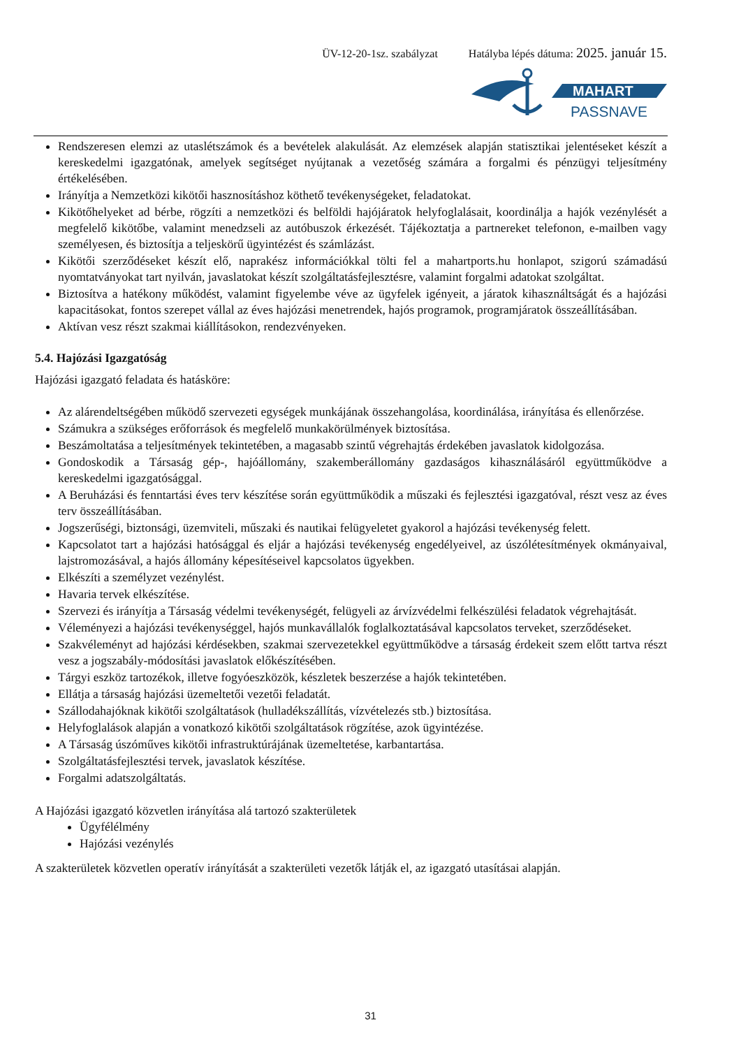ÜV-12-20-1sz. szabályzat Hatályba lépés dátuma: 2025. január 15.
MAHART
PASSNAVE
Rendszeresen elemzi az utaslétszámok és a bevételek alakulását. Az elemzések alapján statisztikai jelentéseket készít a kereskedelmi igazgatónak, amelyek segítséget nyújtanak a vezetőség számára a forgalmi és pénzügyi teljesítmény értékelésében.
Irányítja a Nemzetközi kikötői hasznosításhoz köthető tevékenységeket, feladatokat.
Kikötőhelyeket ad bérbe, rögzíti a nemzetközi és belföldi hajójáratok helyfoglalásait, koordinálja a hajók vezénylését a megfelelő kikötőbe, valamint menedzseli az autóbuszok érkezését. Tájékoztatja a partnereket telefonon, e-mailben vagy személyesen, és biztosítja a teljeskörű ügyintézést és számlázást.
Kikötői szerződéseket készít elő, naprakész információkkal tölti fel a mahartports.hu honlapot, szigorú számadású nyomtatványokat tart nyilván, javaslatokat készít szolgáltatásfejlesztésre, valamint forgalmi adatokat szolgáltat.
Biztosítva a hatékony működést, valamint figyelembe véve az ügyfelek igényeit, a járatok kihasználtságát és a hajózási kapacitásokat, fontos szerepet vállal az éves hajózási menetrendek, hajós programok, programjáratok összeállításában.
Aktívan vesz részt szakmai kiállításokon, rendezvényeken.
5.4. Hajózási Igazgatóság
Hajózási igazgató feladata és hatásköre:
Az alárendeltségében működő szervezeti egységek munkájának összehangolása, koordinálása, irányítása és ellenőrzése.
Számukra a szükséges erőforrások és megfelelő munkakörülmények biztosítása.
Beszámoltatása a teljesítmények tekintetében, a magasabb szintű végrehajtás érdekében javaslatok kidolgozása.
Gondoskodik a Társaság gép-, hajóállomány, szakemberállomány gazdaságos kihasználásáról együttműködve a kereskedelmi igazgatósággal.
A Beruházási és fenntartási éves terv készítése során együttműködik a műszaki és fejlesztési igazgatóval, részt vesz az éves terv összeállításában.
Jogszerűségi, biztonsági, üzemviteli, műszaki és nautikai felügyeletet gyakorol a hajózási tevékenység felett.
Kapcsolatot tart a hajózási hatósággal és eljár a hajózási tevékenység engedélyeivel, az úszólétesítmények okmányaival, lajstromozásával, a hajós állomány képesítéseivel kapcsolatos ügyekben.
Elkészíti a személyzet vezénylést.
Havaria tervek elkészítése.
Szervezi és irányítja a Társaság védelmi tevékenységét, felügyeli az árvízvédelmi felkészülési feladatok végrehajtását.
Véleményezi a hajózási tevékenységgel, hajós munkavállalók foglalkoztatásával kapcsolatos terveket, szerződéseket.
Szakvéleményt ad hajózási kérdésekben, szakmai szervezetekkel együttműködve a társaság érdekeit szem előtt tartva részt vesz a jogszabály-módosítási javaslatok előkészítésében.
Tárgyi eszköz tartozékok, illetve fogyóeszközök, készletek beszerzése a hajók tekintetében.
Ellátja a társaság hajózási üzemeltetői vezetői feladatát.
Szállodahajóknak kikötői szolgáltatások (hulladékszállítás, vízvételezés stb.) biztosítása.
Helyfoglalások alapján a vonatkozó kikötői szolgáltatások rögzítése, azok ügyintézése.
A Társaság úszóműves kikötői infrastruktúrájának üzemeltetése, karbantartása.
Szolgáltatásfejlesztési tervek, javaslatok készítése.
Forgalmi adatszolgáltatás.
A Hajózási igazgató közvetlen irányítása alá tartozó szakterületek
Ügyfélélmény
Hajózási vezénylés
A szakterületek közvetlen operatív irányítását a szakterületi vezetők látják el, az igazgató utasításai alapján.
31